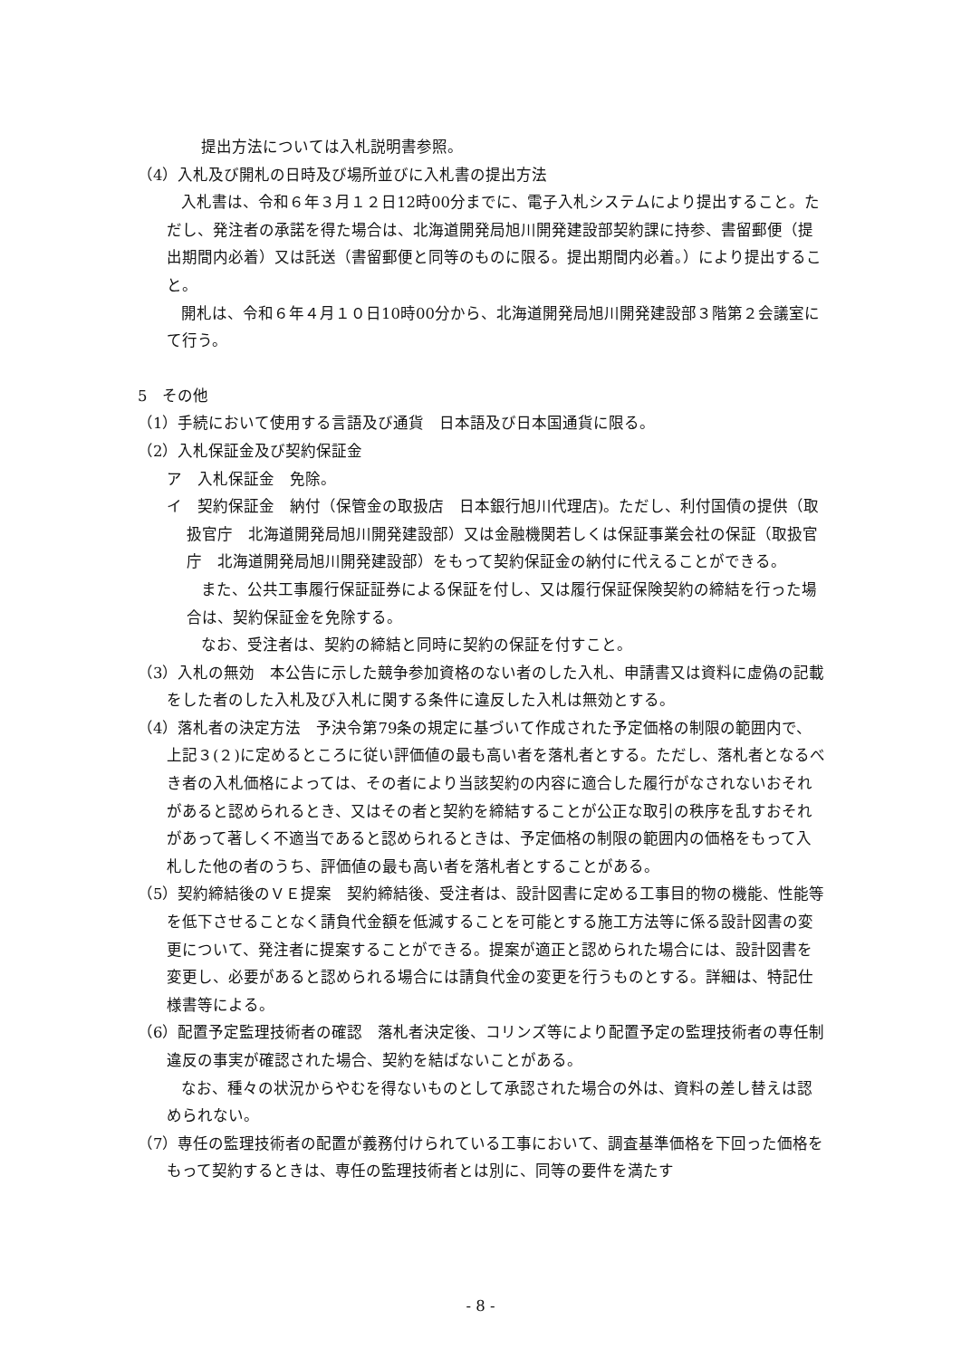提出方法については入札説明書参照。
（4）入札及び開札の日時及び場所並びに入札書の提出方法
入札書は、令和６年３月１２日12時00分までに、電子入札システムにより提出すること。ただし、発注者の承諾を得た場合は、北海道開発局旭川開発建設部契約課に持参、書留郵便（提出期間内必着）又は託送（書留郵便と同等のものに限る。提出期間内必着。）により提出すること。
開札は、令和６年４月１０日10時00分から、北海道開発局旭川開発建設部３階第２会議室にて行う。
5　その他
（1）手続において使用する言語及び通貨　日本語及び日本国通貨に限る。
（2）入札保証金及び契約保証金
ア　入札保証金　免除。
イ　契約保証金　納付（保管金の取扱店　日本銀行旭川代理店)。ただし、利付国債の提供（取扱官庁　北海道開発局旭川開発建設部）又は金融機関若しくは保証事業会社の保証（取扱官庁　北海道開発局旭川開発建設部）をもって契約保証金の納付に代えることができる。
また、公共工事履行保証証券による保証を付し、又は履行保証保険契約の締結を行った場合は、契約保証金を免除する。
なお、受注者は、契約の締結と同時に契約の保証を付すこと。
（3）入札の無効　本公告に示した競争参加資格のない者のした入札、申請書又は資料に虚偽の記載をした者のした入札及び入札に関する条件に違反した入札は無効とする。
（4）落札者の決定方法　予決令第79条の規定に基づいて作成された予定価格の制限の範囲内で、上記３(２)に定めるところに従い評価値の最も高い者を落札者とする。ただし、落札者となるべき者の入札価格によっては、その者により当該契約の内容に適合した履行がなされないおそれがあると認められるとき、又はその者と契約を締結することが公正な取引の秩序を乱すおそれがあって著しく不適当であると認められるときは、予定価格の制限の範囲内の価格をもって入札した他の者のうち、評価値の最も高い者を落札者とすることがある。
（5）契約締結後のＶＥ提案　契約締結後、受注者は、設計図書に定める工事目的物の機能、性能等を低下させることなく請負代金額を低減することを可能とする施工方法等に係る設計図書の変更について、発注者に提案することができる。提案が適正と認められた場合には、設計図書を変更し、必要があると認められる場合には請負代金の変更を行うものとする。詳細は、特記仕様書等による。
（6）配置予定監理技術者の確認　落札者決定後、コリンズ等により配置予定の監理技術者の専任制違反の事実が確認された場合、契約を結ばないことがある。
なお、種々の状況からやむを得ないものとして承認された場合の外は、資料の差し替えは認められない。
（7）専任の監理技術者の配置が義務付けられている工事において、調査基準価格を下回った価格をもって契約するときは、専任の監理技術者とは別に、同等の要件を満たす
- 8 -